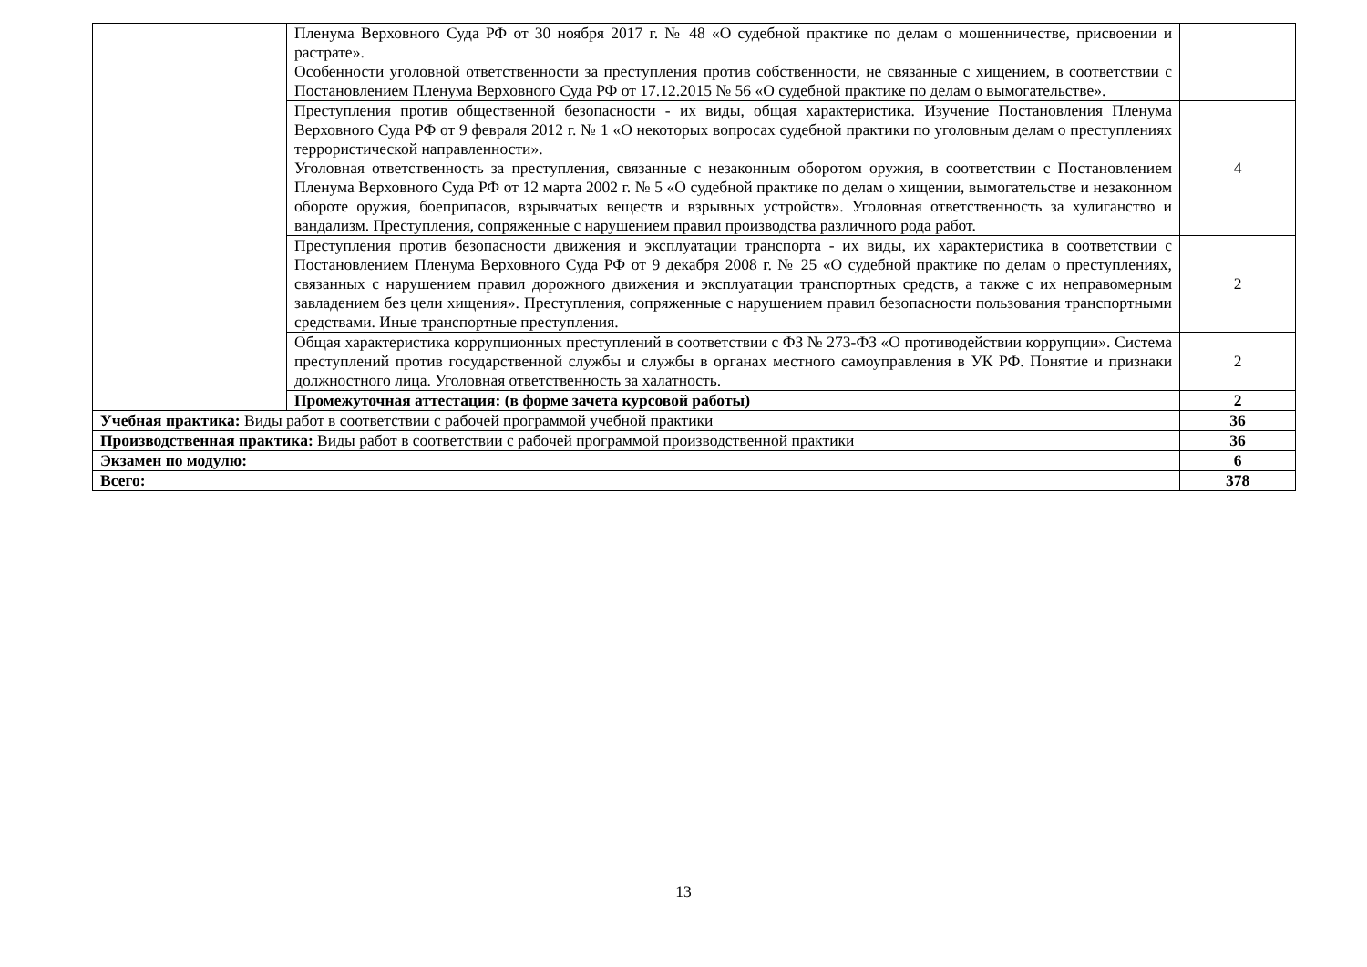| | Пленума Верховного Суда РФ от 30 ноября 2017 г. № 48 «О судебной практике по делам о мошенничестве, присвоении и растрате». Особенности уголовной ответственности за преступления против собственности, не связанные с хищением, в соответствии с Постановлением Пленума Верховного Суда РФ от 17.12.2015 № 56 «О судебной практике по делам о вымогательстве». | |
| | Преступления против общественной безопасности - их виды, общая характеристика. Изучение Постановления Пленума Верховного Суда РФ от 9 февраля 2012 г. № 1 «О некоторых вопросах судебной практики по уголовным делам о преступлениях террористической направленности». Уголовная ответственность за преступления, связанные с незаконным оборотом оружия, в соответствии с Постановлением Пленума Верховного Суда РФ от 12 марта 2002 г. № 5 «О судебной практике по делам о хищении, вымогательстве и незаконном обороте оружия, боеприпасов, взрывчатых веществ и взрывных устройств». Уголовная ответственность за хулиганство и вандализм. Преступления, сопряженные с нарушением правил производства различного рода работ. | 4 |
| | Преступления против безопасности движения и эксплуатации транспорта - их виды, их характеристика в соответствии с Постановлением Пленума Верховного Суда РФ от 9 декабря 2008 г. № 25 «О судебной практике по делам о преступлениях, связанных с нарушением правил дорожного движения и эксплуатации транспортных средств, а также с их неправомерным завладением без цели хищения». Преступления, сопряженные с нарушением правил безопасности пользования транспортными средствами. Иные транспортные преступления. | 2 |
| | Общая характеристика коррупционных преступлений в соответствии с ФЗ № 273-ФЗ «О противодействии коррупции». Система преступлений против государственной службы и службы в органах местного самоуправления в УК РФ. Понятие и признаки должностного лица. Уголовная ответственность за халатность. | 2 |
| | Промежуточная аттестация: (в форме зачета курсовой работы) | 2 |
| Учебная практика: Виды работ в соответствии с рабочей программой учебной практики | | 36 |
| Производственная практика: Виды работ в соответствии с рабочей программой производственной практики | | 36 |
| Экзамен по модулю: | | 6 |
| Всего: | | 378 |
13